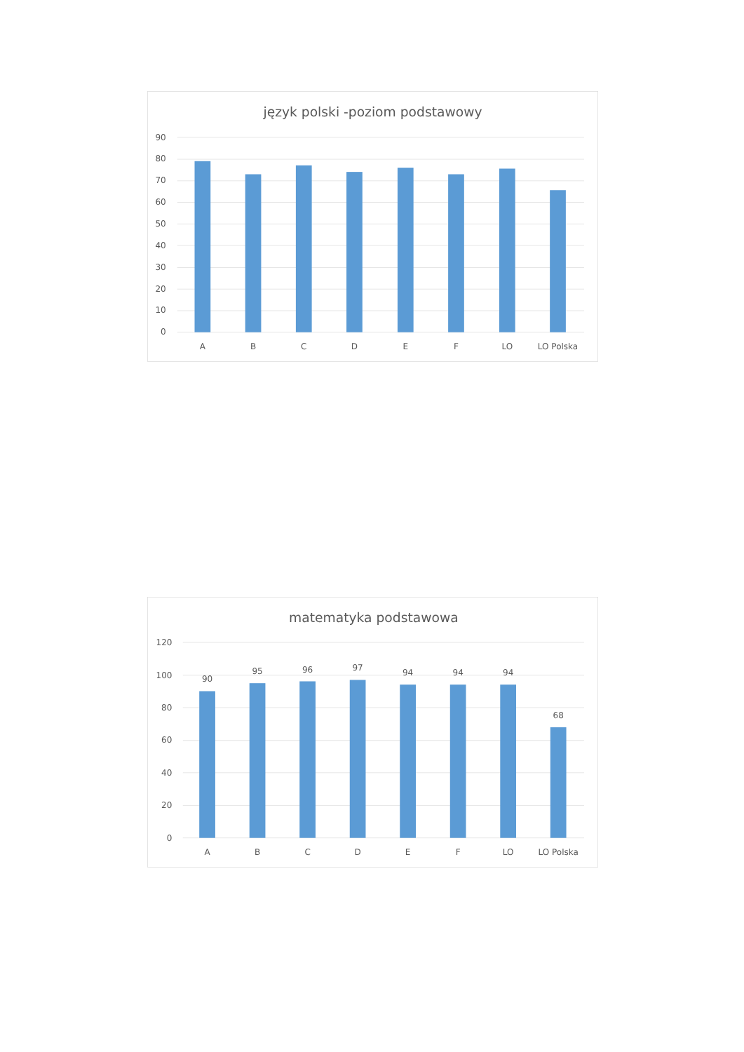język polski -poziom podstawowy
90
80
70
60
50
40
30
20
10
0
A
B
C
D
E
F
LO
LO Polska
matematyka podstawowa
120
100
80
60
40
20
0
90
95
96
97
94
94
94
68
A
B
C
D
E
F
LO
LO Polska